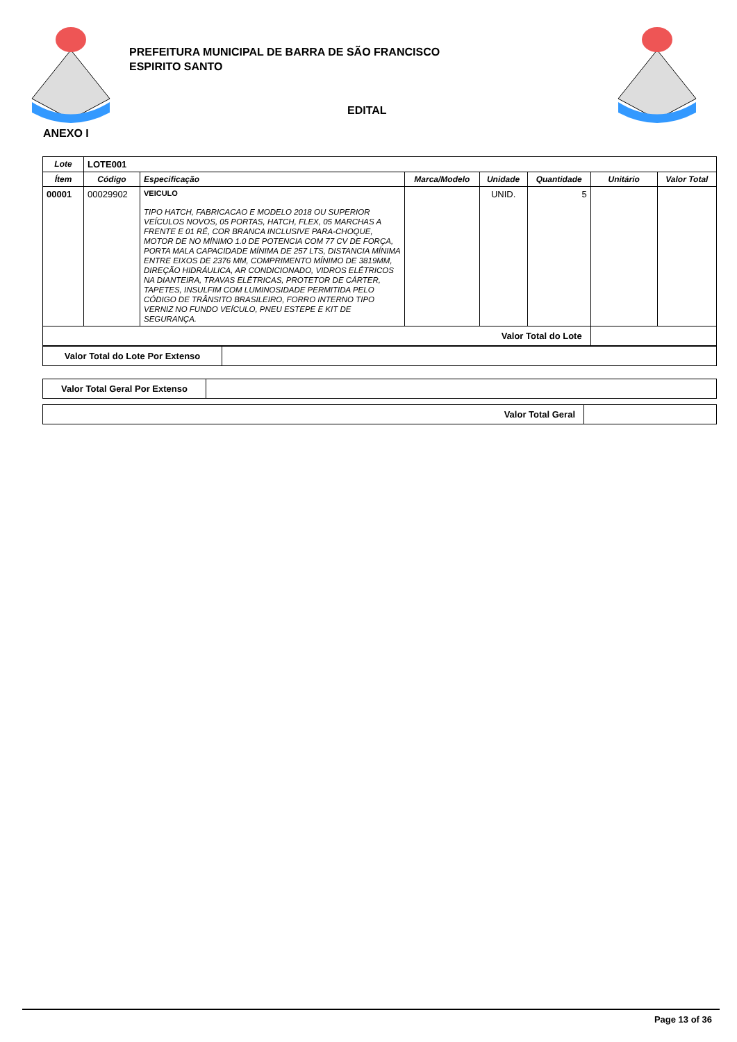PREFEITURA MUNICIPAL DE BARRA DE SÃO FRANCISCO
ESPIRITO SANTO
EDITAL
ANEXO I
| Lote | LOTE001 | | | | | | |
| Ítem | Código | Especificação | Marca/Modelo | Unidade | Quantidade | Unitário | Valor Total |
| 00001 | 00029902 | VEICULO TIPO HATCH, FABRICACAO E MODELO 2018 OU SUPERIOR VEÍCULOS NOVOS, 05 PORTAS, HATCH, FLEX, 05 MARCHAS A FRENTE E 01 RÉ, COR BRANCA INCLUSIVE PARA-CHOQUE, MOTOR DE NO MÍNIMO 1.0 DE POTENCIA COM 77 CV DE FORÇA, PORTA MALA CAPACIDADE MÍNIMA DE 257 LTS, DISTANCIA MÍNIMA ENTRE EIXOS DE 2376 MM, COMPRIMENTO MÍNIMO DE 3819MM, DIREÇÃO HIDRÁULICA, AR CONDICIONADO, VIDROS ELÉTRICOS NA DIANTEIRA, TRAVAS ELÉTRICAS, PROTETOR DE CÁRTER, TAPETES, INSULFIM COM LUMINOSIDADE PERMITIDA PELO CÓDIGO DE TRÂNSITO BRASILEIRO, FORRO INTERNO TIPO VERNIZ NO FUNDO VEÍCULO, PNEU ESTEPE E KIT DE SEGURANÇA. | | UNID. | 5 | | |
| Valor Total do Lote | | | | | | | |
| Valor Total do Lote Por Extenso | |
| Valor Total Geral Por Extenso | |
| Valor Total Geral | |
Page 13 of 36